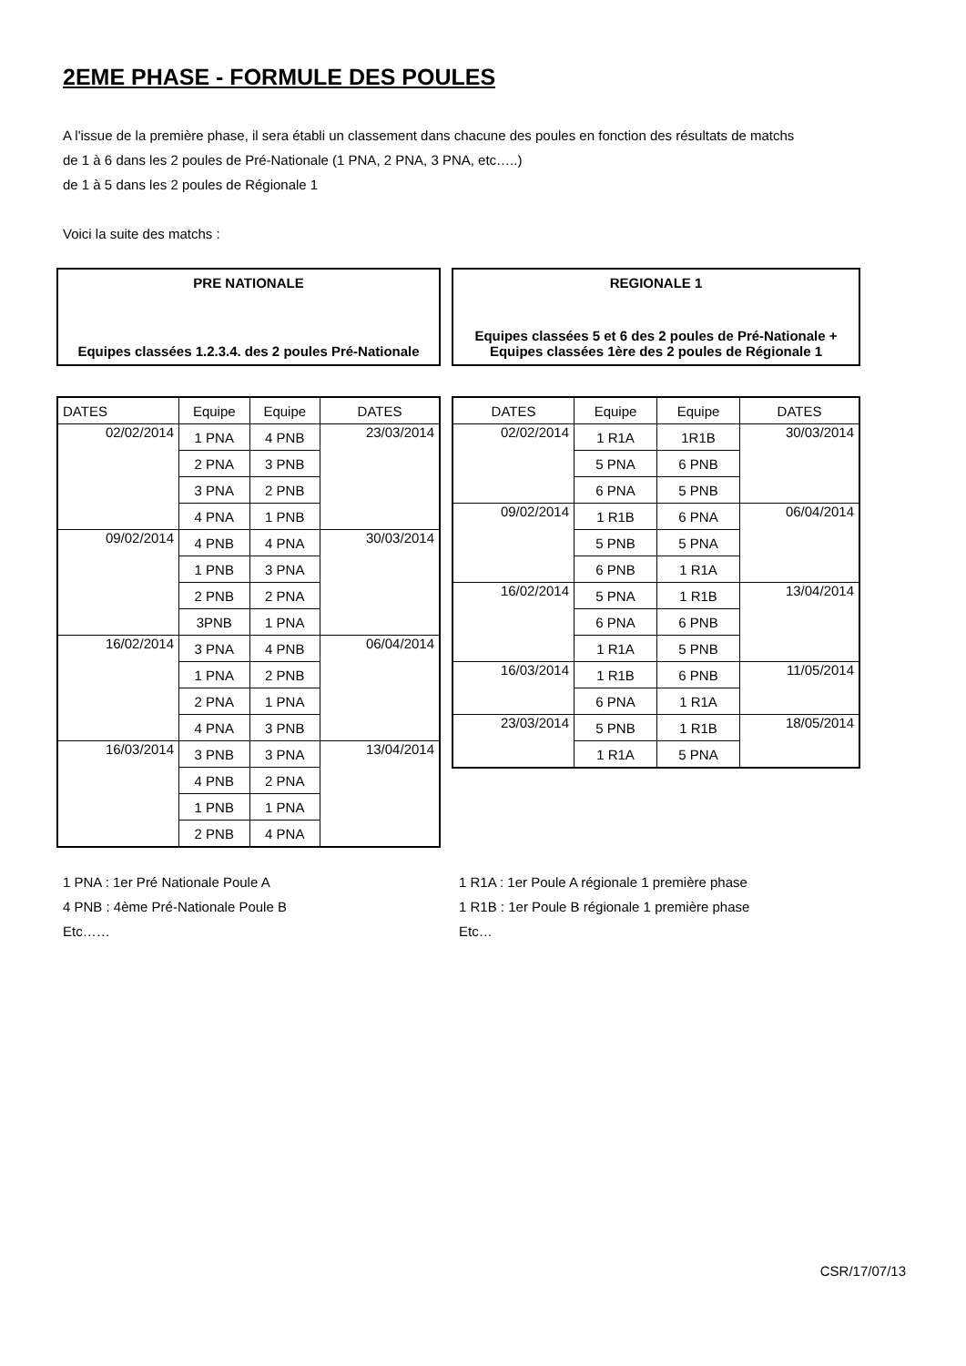2EME PHASE - FORMULE DES POULES
A l'issue de la première phase, il sera établi un classement dans chacune des poules en fonction des résultats de matchs
de 1 à 6 dans les 2 poules de Pré-Nationale (1 PNA, 2 PNA, 3 PNA, etc…..)
de 1 à 5 dans les 2 poules de Régionale 1
Voici la suite des matchs :
PRE NATIONALE
Equipes classées 1.2.3.4. des 2 poules Pré-Nationale
REGIONALE 1
Equipes classées 5 et 6 des 2 poules de Pré-Nationale + Equipes classées 1ère des 2 poules de Régionale 1
| DATES | Equipe | Equipe | DATES |
| --- | --- | --- | --- |
| 02/02/2014 | 1 PNA | 4 PNB | 23/03/2014 |
| | 2 PNA | 3 PNB | |
| | 3 PNA | 2 PNB | |
| | 4 PNA | 1 PNB | |
| 09/02/2014 | 4 PNB | 4 PNA | 30/03/2014 |
| | 1 PNB | 3 PNA | |
| | 2 PNB | 2 PNA | |
| | 3PNB | 1 PNA | |
| 16/02/2014 | 3 PNA | 4 PNB | 06/04/2014 |
| | 1 PNA | 2 PNB | |
| | 2 PNA | 1 PNA | |
| | 4 PNA | 3 PNB | |
| 16/03/2014 | 3 PNB | 3 PNA | 13/04/2014 |
| | 4 PNB | 2 PNA | |
| | 1 PNB | 1 PNA | |
| | 2 PNB | 4 PNA | |
| DATES | Equipe | Equipe | DATES |
| --- | --- | --- | --- |
| 02/02/2014 | 1 R1A | 1R1B | 30/03/2014 |
| | 5 PNA | 6 PNB | |
| | 6 PNA | 5 PNB | |
| 09/02/2014 | 1 R1B | 6 PNA | 06/04/2014 |
| | 5 PNB | 5 PNA | |
| | 6 PNB | 1 R1A | |
| 16/02/2014 | 5 PNA | 1 R1B | 13/04/2014 |
| | 6 PNA | 6 PNB | |
| | 1 R1A | 5 PNB | |
| 16/03/2014 | 1 R1B | 6 PNB | 11/05/2014 |
| | 6 PNA | 1 R1A | |
| 23/03/2014 | 5 PNB | 1 R1B | 18/05/2014 |
| | 1 R1A | 5 PNA | |
1 PNA : 1er Pré Nationale Poule A
4 PNB : 4ème Pré-Nationale Poule B
Etc……
1 R1A : 1er Poule A régionale 1 première phase
1 R1B : 1er Poule B régionale 1 première phase
Etc…
CSR/17/07/13